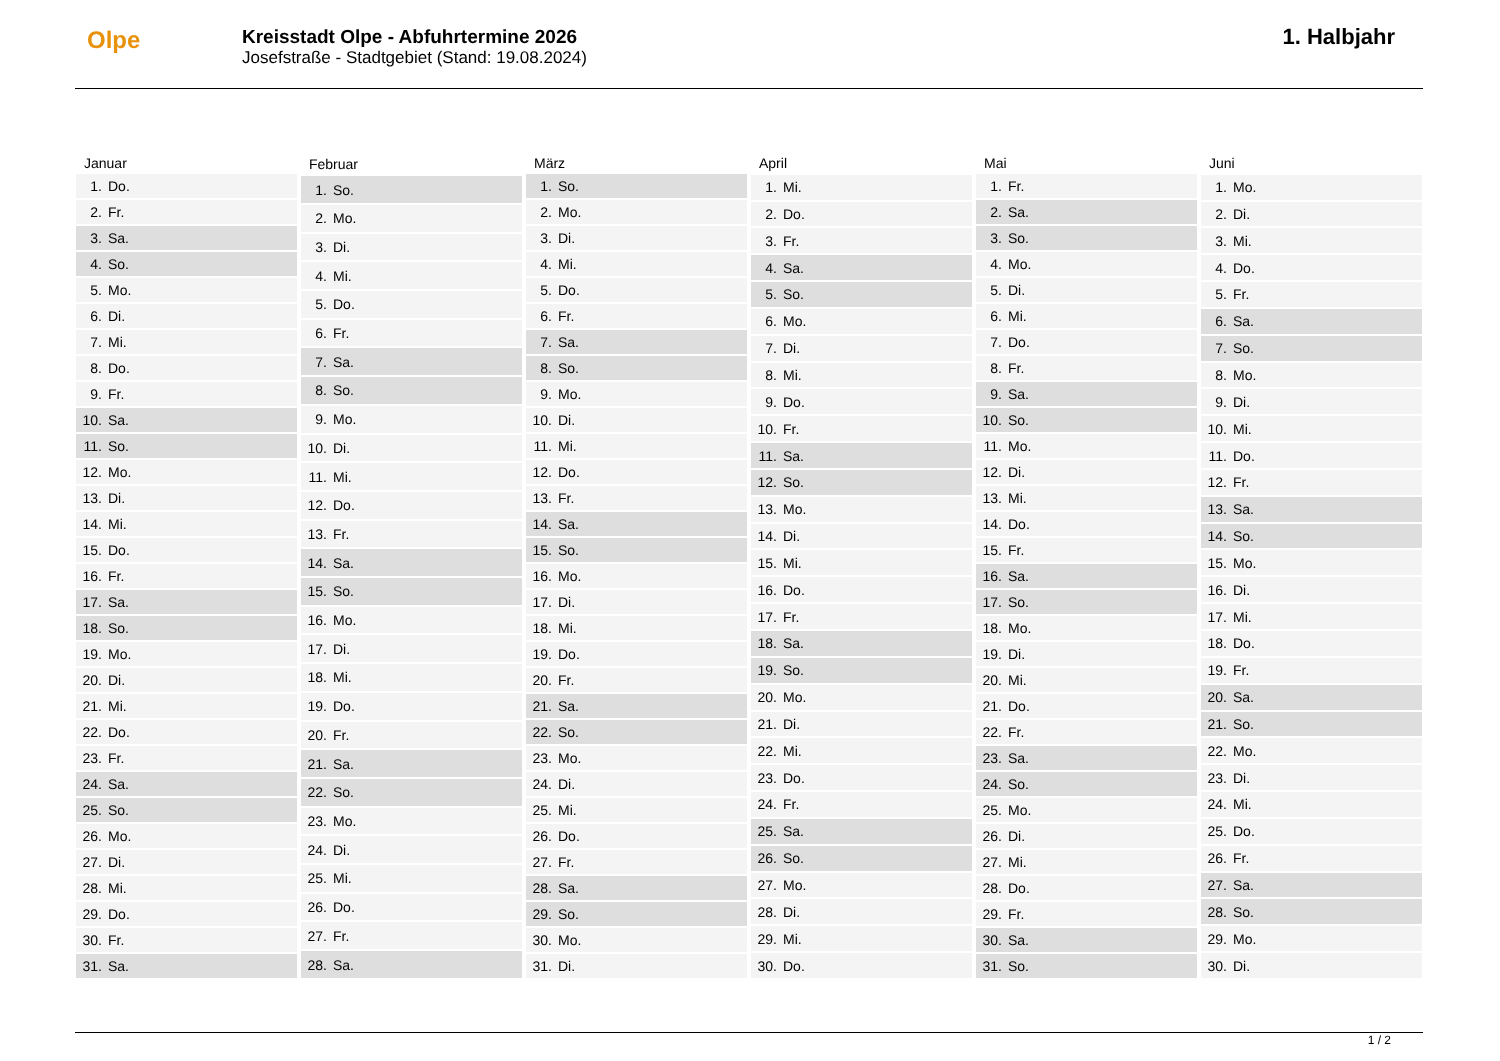Olpe
Kreisstadt Olpe - Abfuhrtermine 2026
Josefstraße - Stadtgebiet (Stand: 19.08.2024)
1. Halbjahr
| Januar | |
| --- | --- |
| 1. | Do. |
| 2. | Fr. |
| 3. | Sa. |
| 4. | So. |
| 5. | Mo. |
| 6. | Di. |
| 7. | Mi. |
| 8. | Do. |
| 9. | Fr. |
| 10. | Sa. |
| 11. | So. |
| 12. | Mo. |
| 13. | Di. |
| 14. | Mi. |
| 15. | Do. |
| 16. | Fr. |
| 17. | Sa. |
| 18. | So. |
| 19. | Mo. |
| 20. | Di. |
| 21. | Mi. |
| 22. | Do. |
| 23. | Fr. |
| 24. | Sa. |
| 25. | So. |
| 26. | Mo. |
| 27. | Di. |
| 28. | Mi. |
| 29. | Do. |
| 30. | Fr. |
| 31. | Sa. |
| Februar | |
| --- | --- |
| 1. | So. |
| 2. | Mo. |
| 3. | Di. |
| 4. | Mi. |
| 5. | Do. |
| 6. | Fr. |
| 7. | Sa. |
| 8. | So. |
| 9. | Mo. |
| 10. | Di. |
| 11. | Mi. |
| 12. | Do. |
| 13. | Fr. |
| 14. | Sa. |
| 15. | So. |
| 16. | Mo. |
| 17. | Di. |
| 18. | Mi. |
| 19. | Do. |
| 20. | Fr. |
| 21. | Sa. |
| 22. | So. |
| 23. | Mo. |
| 24. | Di. |
| 25. | Mi. |
| 26. | Do. |
| 27. | Fr. |
| 28. | Sa. |
| März | |
| --- | --- |
| 1. | So. |
| 2. | Mo. |
| 3. | Di. |
| 4. | Mi. |
| 5. | Do. |
| 6. | Fr. |
| 7. | Sa. |
| 8. | So. |
| 9. | Mo. |
| 10. | Di. |
| 11. | Mi. |
| 12. | Do. |
| 13. | Fr. |
| 14. | Sa. |
| 15. | So. |
| 16. | Mo. |
| 17. | Di. |
| 18. | Mi. |
| 19. | Do. |
| 20. | Fr. |
| 21. | Sa. |
| 22. | So. |
| 23. | Mo. |
| 24. | Di. |
| 25. | Mi. |
| 26. | Do. |
| 27. | Fr. |
| 28. | Sa. |
| 29. | So. |
| 30. | Mo. |
| 31. | Di. |
| April | |
| --- | --- |
| 1. | Mi. |
| 2. | Do. |
| 3. | Fr. |
| 4. | Sa. |
| 5. | So. |
| 6. | Mo. |
| 7. | Di. |
| 8. | Mi. |
| 9. | Do. |
| 10. | Fr. |
| 11. | Sa. |
| 12. | So. |
| 13. | Mo. |
| 14. | Di. |
| 15. | Mi. |
| 16. | Do. |
| 17. | Fr. |
| 18. | Sa. |
| 19. | So. |
| 20. | Mo. |
| 21. | Di. |
| 22. | Mi. |
| 23. | Do. |
| 24. | Fr. |
| 25. | Sa. |
| 26. | So. |
| 27. | Mo. |
| 28. | Di. |
| 29. | Mi. |
| 30. | Do. |
| Mai | |
| --- | --- |
| 1. | Fr. |
| 2. | Sa. |
| 3. | So. |
| 4. | Mo. |
| 5. | Di. |
| 6. | Mi. |
| 7. | Do. |
| 8. | Fr. |
| 9. | Sa. |
| 10. | So. |
| 11. | Mo. |
| 12. | Di. |
| 13. | Mi. |
| 14. | Do. |
| 15. | Fr. |
| 16. | Sa. |
| 17. | So. |
| 18. | Mo. |
| 19. | Di. |
| 20. | Mi. |
| 21. | Do. |
| 22. | Fr. |
| 23. | Sa. |
| 24. | So. |
| 25. | Mo. |
| 26. | Di. |
| 27. | Mi. |
| 28. | Do. |
| 29. | Fr. |
| 30. | Sa. |
| 31. | So. |
| Juni | |
| --- | --- |
| 1. | Mo. |
| 2. | Di. |
| 3. | Mi. |
| 4. | Do. |
| 5. | Fr. |
| 6. | Sa. |
| 7. | So. |
| 8. | Mo. |
| 9. | Di. |
| 10. | Mi. |
| 11. | Do. |
| 12. | Fr. |
| 13. | Sa. |
| 14. | So. |
| 15. | Mo. |
| 16. | Di. |
| 17. | Mi. |
| 18. | Do. |
| 19. | Fr. |
| 20. | Sa. |
| 21. | So. |
| 22. | Mo. |
| 23. | Di. |
| 24. | Mi. |
| 25. | Do. |
| 26. | Fr. |
| 27. | Sa. |
| 28. | So. |
| 29. | Mo. |
| 30. | Di. |
1 / 2